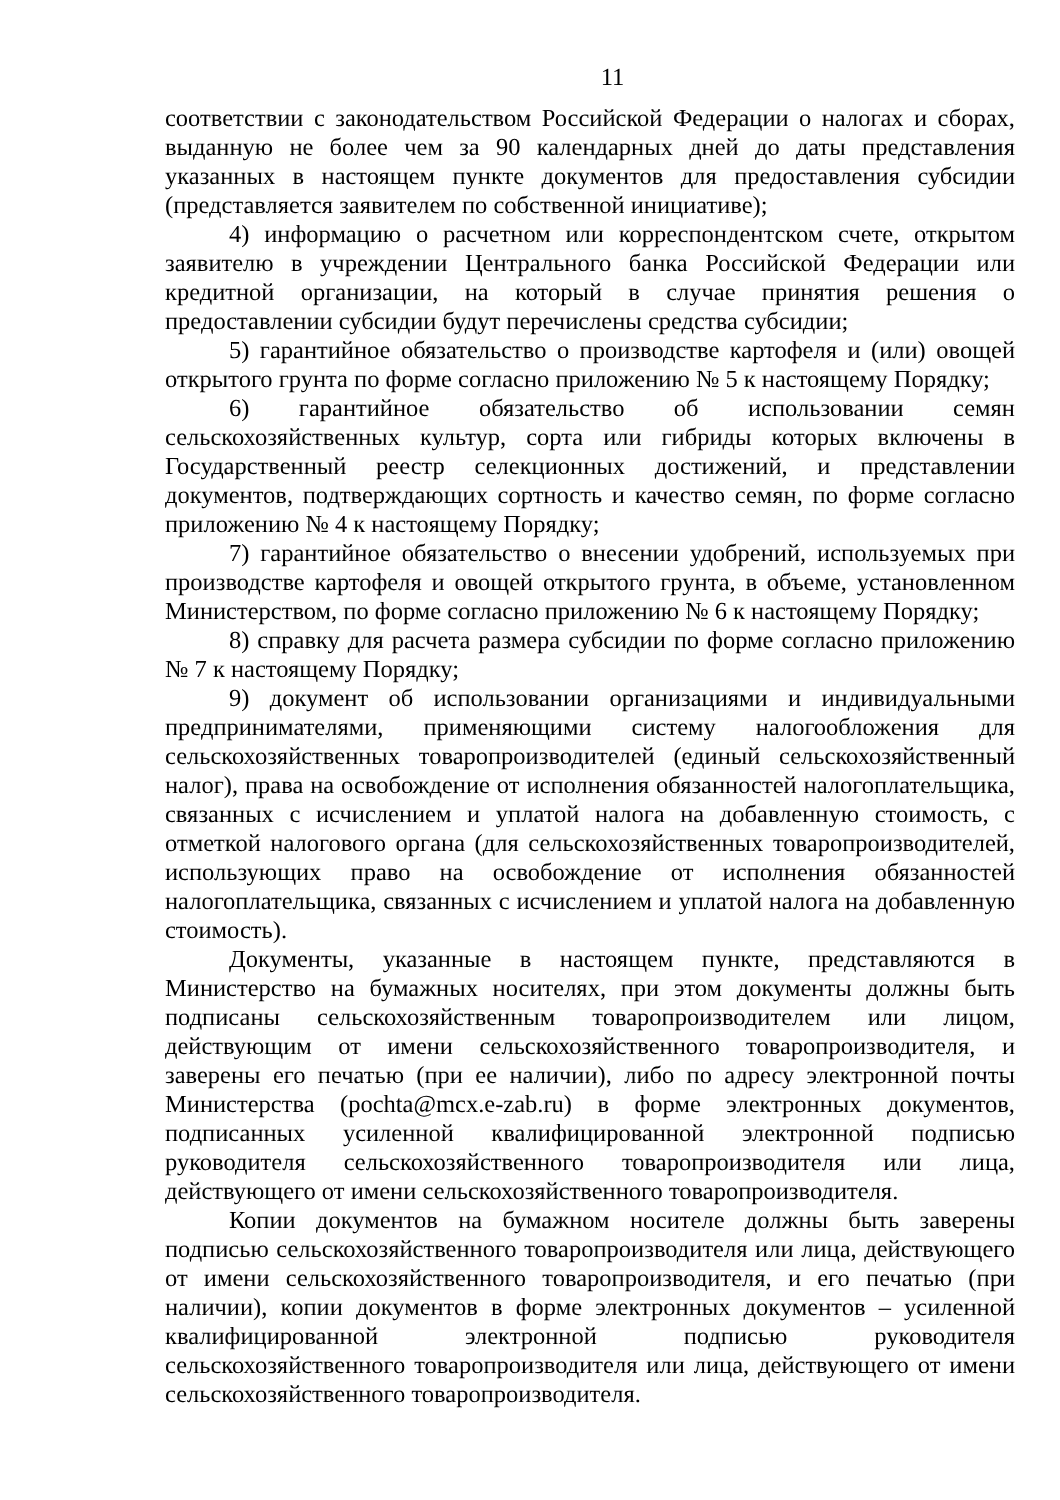11
соответствии с законодательством Российской Федерации о налогах и сборах, выданную не более чем за 90 календарных дней до даты представления указанных в настоящем пункте документов для предоставления субсидии (представляется заявителем по собственной инициативе);
4) информацию о расчетном или корреспондентском счете, открытом заявителю в учреждении Центрального банка Российской Федерации или кредитной организации, на который в случае принятия решения о предоставлении субсидии будут перечислены средства субсидии;
5) гарантийное обязательство о производстве картофеля и (или) овощей открытого грунта по форме согласно приложению № 5 к настоящему Порядку;
6) гарантийное обязательство об использовании семян сельскохозяйственных культур, сорта или гибриды которых включены в Государственный реестр селекционных достижений, и представлении документов, подтверждающих сортность и качество семян, по форме согласно приложению № 4 к настоящему Порядку;
7) гарантийное обязательство о внесении удобрений, используемых при производстве картофеля и овощей открытого грунта, в объеме, установленном Министерством, по форме согласно приложению № 6 к настоящему Порядку;
8) справку для расчета размера субсидии по форме согласно приложению № 7 к настоящему Порядку;
9) документ об использовании организациями и индивидуальными предпринимателями, применяющими систему налогообложения для сельскохозяйственных товаропроизводителей (единый сельскохозяйственный налог), права на освобождение от исполнения обязанностей налогоплательщика, связанных с исчислением и уплатой налога на добавленную стоимость, с отметкой налогового органа (для сельскохозяйственных товаропроизводителей, использующих право на освобождение от исполнения обязанностей налогоплательщика, связанных с исчислением и уплатой налога на добавленную стоимость).
Документы, указанные в настоящем пункте, представляются в Министерство на бумажных носителях, при этом документы должны быть подписаны сельскохозяйственным товаропроизводителем или лицом, действующим от имени сельскохозяйственного товаропроизводителя, и заверены его печатью (при ее наличии), либо по адресу электронной почты Министерства (pochta@mcx.e-zab.ru) в форме электронных документов, подписанных усиленной квалифицированной электронной подписью руководителя сельскохозяйственного товаропроизводителя или лица, действующего от имени сельскохозяйственного товаропроизводителя.
Копии документов на бумажном носителе должны быть заверены подписью сельскохозяйственного товаропроизводителя или лица, действующего от имени сельскохозяйственного товаропроизводителя, и его печатью (при наличии), копии документов в форме электронных документов – усиленной квалифицированной электронной подписью руководителя сельскохозяйственного товаропроизводителя или лица, действующего от имени сельскохозяйственного товаропроизводителя.